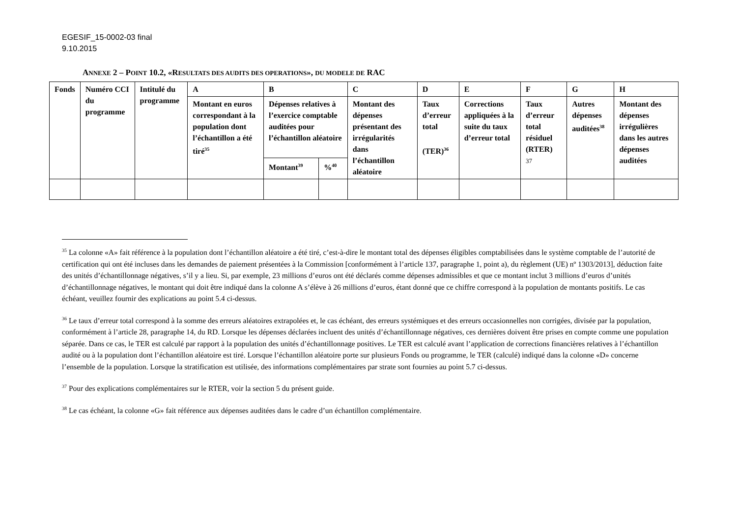EGESIF_15-0002-03 final
9.10.2015
ANNEXE 2 – POINT 10.2, «RESULTATS DES AUDITS DES OPERATIONS», DU MODELE DE RAC
| Fonds | Numéro CCI du programme | Intitulé du programme | A | B | | C | D | E | F | G | H |
| --- | --- | --- | --- | --- | --- | --- | --- | --- | --- | --- | --- |
| | | | Montant en euros correspondant à la population dont l’échantillon a été tiré<sup>35</sup> | Dépenses relatives à l’exercice comptable auditées pour l’échantillon aléatoire | | Montant des dépenses présentant des irrégularités dans l’échantillon aléatoire | Taux d’erreur total (TER)<sup>36</sup> | Corrections appliquées à la suite du taux d’erreur total | Taux d’erreur total résiduel (RTER) 37 | Autres dépenses auditées<sup>38</sup> | Montant des dépenses irrégulières dans les autres dépenses auditées |
| | | | | Montant<sup>39</sup> | %<sup>40</sup> | | | | | | |
<sup>35</sup> La colonne «A» fait référence à la population dont l’échantillon aléatoire a été tiré, c’est-à-dire le montant total des dépenses éligibles comptabilisées dans le système comptable de l’autorité de certification qui ont été incluses dans les demandes de paiement présentées à la Commission [conformément à l’article 137, paragraphe 1, point a), du règlement (UE) nº 1303/2013], déduction faite des unités d’échantillonnage négatives, s’il y a lieu. Si, par exemple, 23 millions d’euros ont été déclarés comme dépenses admissibles et que ce montant inclut 3 millions d’euros d’unités d’échantillonnage négatives, le montant qui doit être indiqué dans la colonne A s’élève à 26 millions d’euros, étant donné que ce chiffre correspond à la population de montants positifs. Le cas échéant, veuillez fournir des explications au point 5.4 ci-dessus.
<sup>36</sup> Le taux d’erreur total correspond à la somme des erreurs aléatoires extrapolées et, le cas échéant, des erreurs systémiques et des erreurs occasionnelles non corrigées, divisée par la population, conformément à l’article 28, paragraphe 14, du RD. Lorsque les dépenses déclarées incluent des unités d’échantillonnage négatives, ces dernières doivent être prises en compte comme une population séparée. Dans ce cas, le TER est calculé par rapport à la population des unités d’échantillonnage positives. Le TER est calculé avant l’application de corrections financières relatives à l’échantillon audité ou à la population dont l’échantillon aléatoire est tiré. Lorsque l’échantillon aléatoire porte sur plusieurs Fonds ou programme, le TER (calculé) indiqué dans la colonne «D» concerne l’ensemble de la population. Lorsque la stratification est utilisée, des informations complémentaires par strate sont fournies au point 5.7 ci-dessus.
<sup>37</sup> Pour des explications complémentaires sur le RTER, voir la section 5 du présent guide.
<sup>38</sup> Le cas échéant, la colonne «G» fait référence aux dépenses auditées dans le cadre d’un échantillon complémentaire.